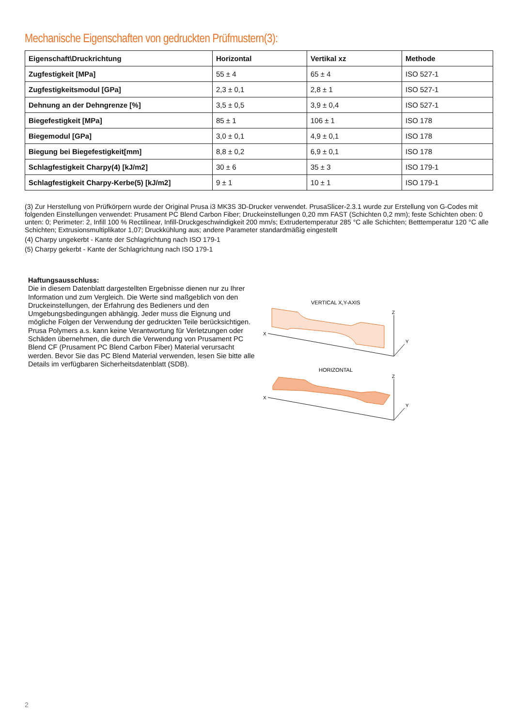Mechanische Eigenschaften von gedruckten Prüfmustern(3):
| Eigenschaft\Druckrichtung | Horizontal | Vertikal xz | Methode |
| --- | --- | --- | --- |
| Zugfestigkeit [MPa] | 55 ± 4 | 65 ± 4 | ISO 527-1 |
| Zugfestigkeitsmodul [GPa] | 2,3 ± 0,1 | 2,8 ± 1 | ISO 527-1 |
| Dehnung an der Dehngrenze [%] | 3,5 ± 0,5 | 3,9 ± 0,4 | ISO 527-1 |
| Biegefestigkeit [MPa] | 85 ± 1 | 106 ± 1 | ISO 178 |
| Biegemodul [GPa] | 3,0 ± 0,1 | 4,9 ± 0,1 | ISO 178 |
| Biegung bei Biegefestigkeit[mm] | 8,8 ± 0,2 | 6,9 ± 0,1 | ISO 178 |
| Schlagfestigkeit Charpy(4) [kJ/m2] | 30 ± 6 | 35 ± 3 | ISO 179-1 |
| Schlagfestigkeit Charpy-Kerbe(5) [kJ/m2] | 9 ± 1 | 10 ± 1 | ISO 179-1 |
(3) Zur Herstellung von Prüfkörpern wurde der Original Prusa i3 MK3S 3D-Drucker verwendet. PrusaSlicer-2.3.1 wurde zur Erstellung von G-Codes mit folgenden Einstellungen verwendet: Prusament PC Blend Carbon Fiber; Druckeinstellungen 0,20 mm FAST (Schichten 0,2 mm); feste Schichten oben: 0 unten: 0; Perimeter: 2, Infill 100 % Rectilinear, Infill-Druckgeschwindigkeit 200 mm/s; Extrudertemperatur 285 °C alle Schichten; Betttemperatur 120 °C alle Schichten; Extrusionsmultiplikator 1,07; Druckkühlung aus; andere Parameter standardmäßig eingestellt
(4) Charpy ungekerbt - Kante der Schlagrichtung nach ISO 179-1
(5) Charpy gekerbt - Kante der Schlagrichtung nach ISO 179-1
Haftungsausschluss:
Die in diesem Datenblatt dargestellten Ergebnisse dienen nur zu Ihrer Information und zum Vergleich. Die Werte sind maßgeblich von den Druckeinstellungen, der Erfahrung des Bedieners und den Umgebungsbedingungen abhängig. Jeder muss die Eignung und mögliche Folgen der Verwendung der gedruckten Teile berücksichtigen. Prusa Polymers a.s. kann keine Verantwortung für Verletzungen oder Schäden übernehmen, die durch die Verwendung von Prusament PC Blend CF (Prusament PC Blend Carbon Fiber) Material verursacht werden. Bevor Sie das PC Blend Material verwenden, lesen Sie bitte alle Details im verfügbaren Sicherheitsdatenblatt (SDB).
VERTICAL X,Y-AXIS
X
Z
Y
HORIZONTAL
X
Z
Y
2